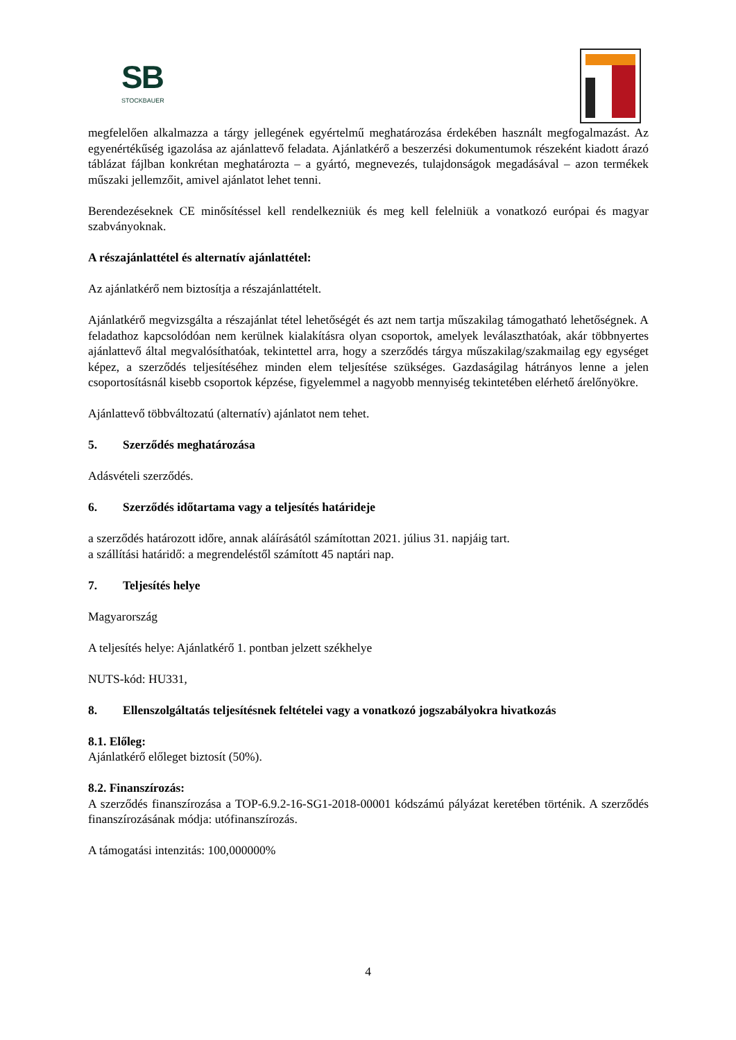SB
STOCKBAUER
megfelelően alkalmazza a tárgy jellegének egyértelmű meghatározása érdekében használt megfogalmazást. Az egyenértékűség igazolása az ajánlattevő feladata. Ajánlatkérő a beszerzési dokumentumok részeként kiadott árazó táblázat fájlban konkrétan meghatározta – a gyártó, megnevezés, tulajdonságok megadásával – azon termékek műszaki jellemzőit, amivel ajánlatot lehet tenni.
Berendezéseknek CE minősítéssel kell rendelkezniük és meg kell felelniük a vonatkozó európai és magyar szabványoknak.
A részajánlattétel és alternatív ajánlattétel:
Az ajánlatkérő nem biztosítja a részajánlattételt.
Ajánlatkérő megvizsgálta a részajánlat tétel lehetőségét és azt nem tartja műszakilag támogatható lehetőségnek. A feladathoz kapcsolódóan nem kerülnek kialakításra olyan csoportok, amelyek leválaszthatóak, akár többnyertes ajánlattevő által megvalósíthatóak, tekintettel arra, hogy a szerződés tárgya műszakilag/szakmailag egy egységet képez, a szerződés teljesítéséhez minden elem teljesítése szükséges. Gazdaságilag hátrányos lenne a jelen csoportosításnál kisebb csoportok képzése, figyelemmel a nagyobb mennyiség tekintetében elérhető árelőnyökre.
Ajánlattevő többváltozatú (alternatív) ajánlatot nem tehet.
5. Szerződés meghatározása
Adásvételi szerződés.
6. Szerződés időtartama vagy a teljesítés határideje
a szerződés határozott időre, annak aláírásától számítottan 2021. július 31. napjáig tart.
a szállítási határidő: a megrendeléstől számított 45 naptári nap.
7. Teljesítés helye
Magyarország
A teljesítés helye: Ajánlatkérő 1. pontban jelzett székhelye
NUTS-kód: HU331,
8. Ellenszolgáltatás teljesítésnek feltételei vagy a vonatkozó jogszabályokra hivatkozás
8.1. Előleg:
Ajánlatkérő előleget biztosít (50%).
8.2. Finanszírozás:
A szerződés finanszírozása a TOP-6.9.2-16-SG1-2018-00001 kódszámú pályázat keretében történik. A szerződés finanszírozásának módja: utófinanszírozás.
A támogatási intenzitás: 100,000000%
4